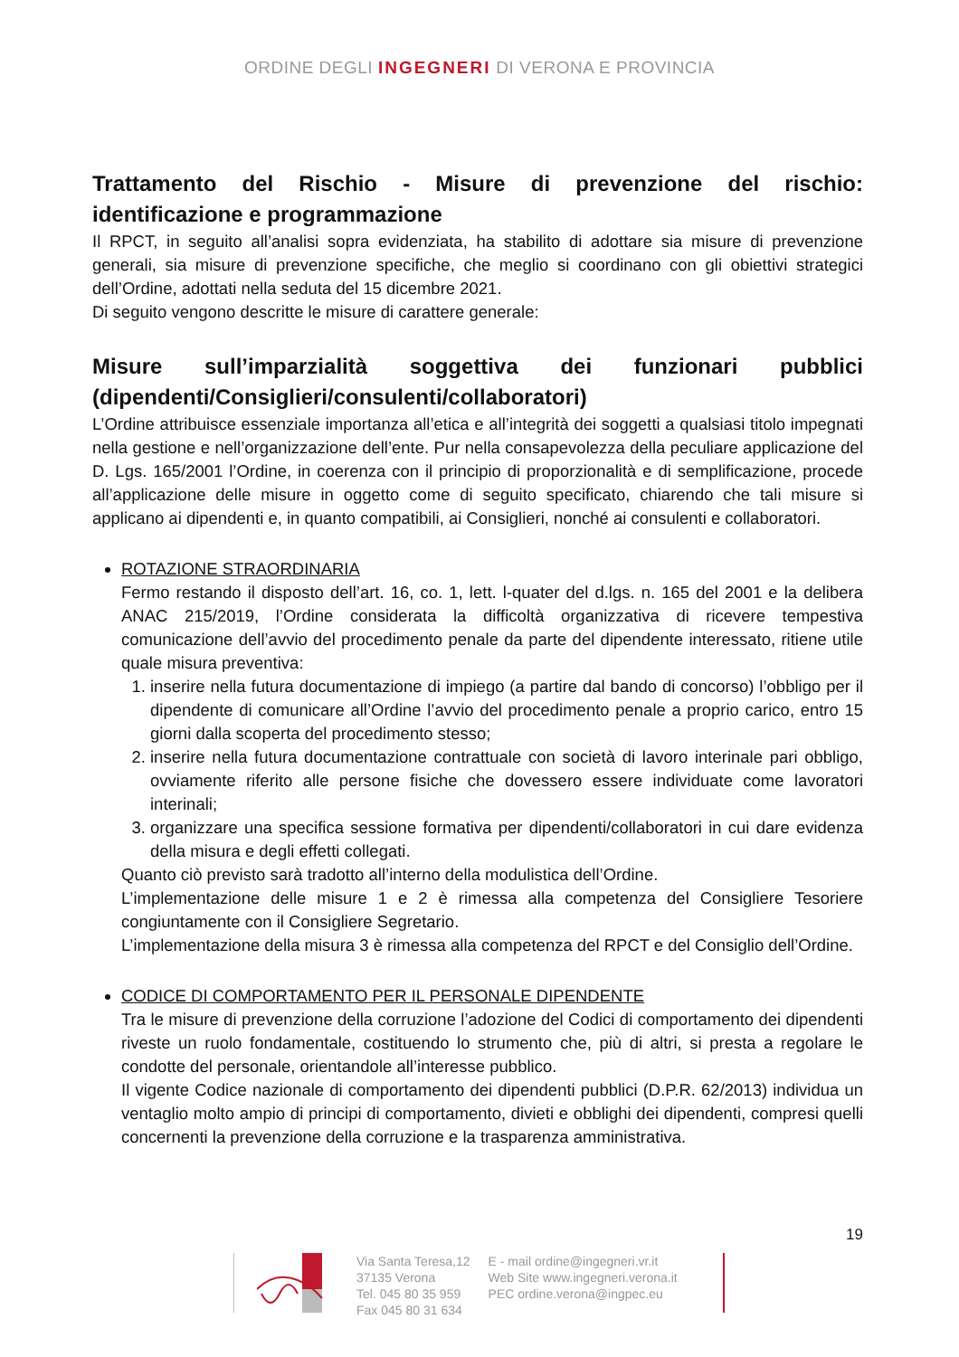ORDINE DEGLI INGEGNERI DI VERONA E PROVINCIA
Trattamento del Rischio - Misure di prevenzione del rischio: identificazione e programmazione
Il RPCT, in seguito all’analisi sopra evidenziata, ha stabilito di adottare sia misure di prevenzione generali, sia misure di prevenzione specifiche, che meglio si coordinano con gli obiettivi strategici dell’Ordine, adottati nella seduta del 15 dicembre 2021.
Di seguito vengono descritte le misure di carattere generale:
Misure sull’imparzialità soggettiva dei funzionari pubblici (dipendenti/Consiglieri/consulenti/collaboratori)
L’Ordine attribuisce essenziale importanza all’etica e all’integrità dei soggetti a qualsiasi titolo impegnati nella gestione e nell’organizzazione dell’ente. Pur nella consapevolezza della peculiare applicazione del D. Lgs. 165/2001 l’Ordine, in coerenza con il principio di proporzionalità e di semplificazione, procede all’applicazione delle misure in oggetto come di seguito specificato, chiarendo che tali misure si applicano ai dipendenti e, in quanto compatibili, ai Consiglieri, nonché ai consulenti e collaboratori.
ROTAZIONE STRAORDINARIA
Fermo restando il disposto dell’art. 16, co. 1, lett. l-quater del d.lgs. n. 165 del 2001 e la delibera ANAC 215/2019, l’Ordine considerata la difficoltà organizzativa di ricevere tempestiva comunicazione dell’avvio del procedimento penale da parte del dipendente interessato, ritiene utile quale misura preventiva:
1. inserire nella futura documentazione di impiego (a partire dal bando di concorso) l’obbligo per il dipendente di comunicare all’Ordine l’avvio del procedimento penale a proprio carico, entro 15 giorni dalla scoperta del procedimento stesso;
2. inserire nella futura documentazione contrattuale con società di lavoro interinale pari obbligo, ovviamente riferito alle persone fisiche che dovessero essere individuate come lavoratori interinali;
3. organizzare una specifica sessione formativa per dipendenti/collaboratori in cui dare evidenza della misura e degli effetti collegati.
Quanto ciò previsto sarà tradotto all’interno della modulistica dell’Ordine.
L’implementazione delle misure 1 e 2 è rimessa alla competenza del Consigliere Tesoriere congiuntamente con il Consigliere Segretario.
L’implementazione della misura 3 è rimessa alla competenza del RPCT e del Consiglio dell’Ordine.
CODICE DI COMPORTAMENTO PER IL PERSONALE DIPENDENTE
Tra le misure di prevenzione della corruzione l’adozione del Codici di comportamento dei dipendenti riveste un ruolo fondamentale, costituendo lo strumento che, più di altri, si presta a regolare le condotte del personale, orientandole all’interesse pubblico.
Il vigente Codice nazionale di comportamento dei dipendenti pubblici (D.P.R. 62/2013) individua un ventaglio molto ampio di principi di comportamento, divieti e obblighi dei dipendenti, compresi quelli concernenti la prevenzione della corruzione e la trasparenza amministrativa.
19
Via Santa Teresa,12
37135 Verona
Tel. 045 80 35 959
Fax 045 80 31 634
E - mail ordine@ingegneri.vr.it
Web Site www.ingegneri.verona.it
PEC ordine.verona@ingpec.eu